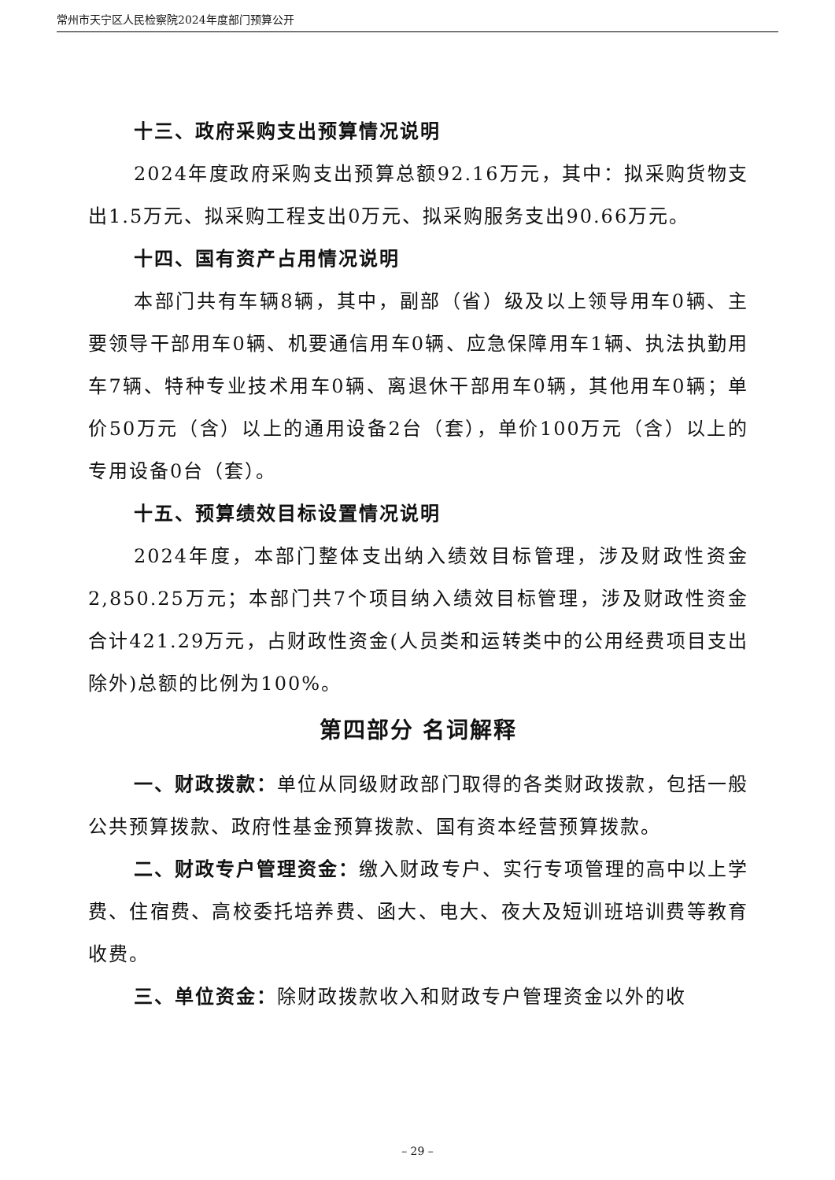常州市天宁区人民检察院2024年度部门预算公开
十三、政府采购支出预算情况说明
2024年度政府采购支出预算总额92.16万元，其中：拟采购货物支出1.5万元、拟采购工程支出0万元、拟采购服务支出90.66万元。
十四、国有资产占用情况说明
本部门共有车辆8辆，其中，副部（省）级及以上领导用车0辆、主要领导干部用车0辆、机要通信用车0辆、应急保障用车1辆、执法执勤用车7辆、特种专业技术用车0辆、离退休干部用车0辆，其他用车0辆；单价50万元（含）以上的通用设备2台（套），单价100万元（含）以上的专用设备0台（套）。
十五、预算绩效目标设置情况说明
2024年度，本部门整体支出纳入绩效目标管理，涉及财政性资金2,850.25万元；本部门共7个项目纳入绩效目标管理，涉及财政性资金合计421.29万元，占财政性资金(人员类和运转类中的公用经费项目支出除外)总额的比例为100%。
第四部分 名词解释
一、财政拨款：单位从同级财政部门取得的各类财政拨款，包括一般公共预算拨款、政府性基金预算拨款、国有资本经营预算拨款。
二、财政专户管理资金：缴入财政专户、实行专项管理的高中以上学费、住宿费、高校委托培养费、函大、电大、夜大及短训班培训费等教育收费。
三、单位资金：除财政拨款收入和财政专户管理资金以外的收
– 29 –